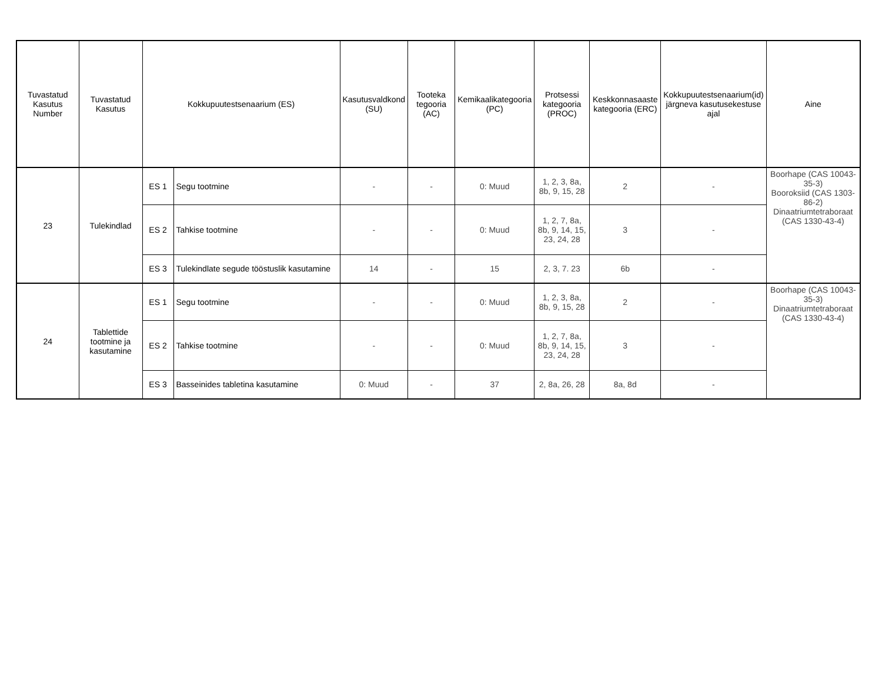| Tuvastatud Kasutus Number | Tuvastatud Kasutus | Kokkupuutestsenaarium (ES) | | Kasutusvaldkond (SU) | Tooteka tegooria (AC) | Kemikaalikategooria (PC) | Protsessi kategooria (PROC) | Keskkonnasaaste kategooria (ERC) | Kokkupuutestsenaarium(id) järgneva kasutusekestuse ajal | Aine |
| --- | --- | --- | --- | --- | --- | --- | --- | --- | --- | --- |
| 23 | Tulekindlad | ES 1 | Segu tootmine | - | - | 0: Muud | 1, 2, 3, 8a, 8b, 9, 15, 28 | 2 | - | Boorhape (CAS 10043-35-3) Booroksiid (CAS 1303-86-2) Dinaatriumtetraboraat (CAS 1330-43-4) |
| | | ES 2 | Tahkise tootmine | - | - | 0: Muud | 1, 2, 7, 8a, 8b, 9, 14, 15, 23, 24, 28 | 3 | - | |
| | | ES 3 | Tulekindlate segude tööstuslik kasutamine | 14 | - | 15 | 2, 3, 7. 23 | 6b | - | |
| 24 | Tablettide tootmine ja kasutamine | ES 1 | Segu tootmine | - | - | 0: Muud | 1, 2, 3, 8a, 8b, 9, 15, 28 | 2 | - | Boorhape (CAS 10043-35-3) Dinaatriumtetraboraat (CAS 1330-43-4) |
| | | ES 2 | Tahkise tootmine | - | - | 0: Muud | 1, 2, 7, 8a, 8b, 9, 14, 15, 23, 24, 28 | 3 | - | |
| | | ES 3 | Basseinides tabletina kasutamine | 0: Muud | - | 37 | 2, 8a, 26, 28 | 8a, 8d | - | |